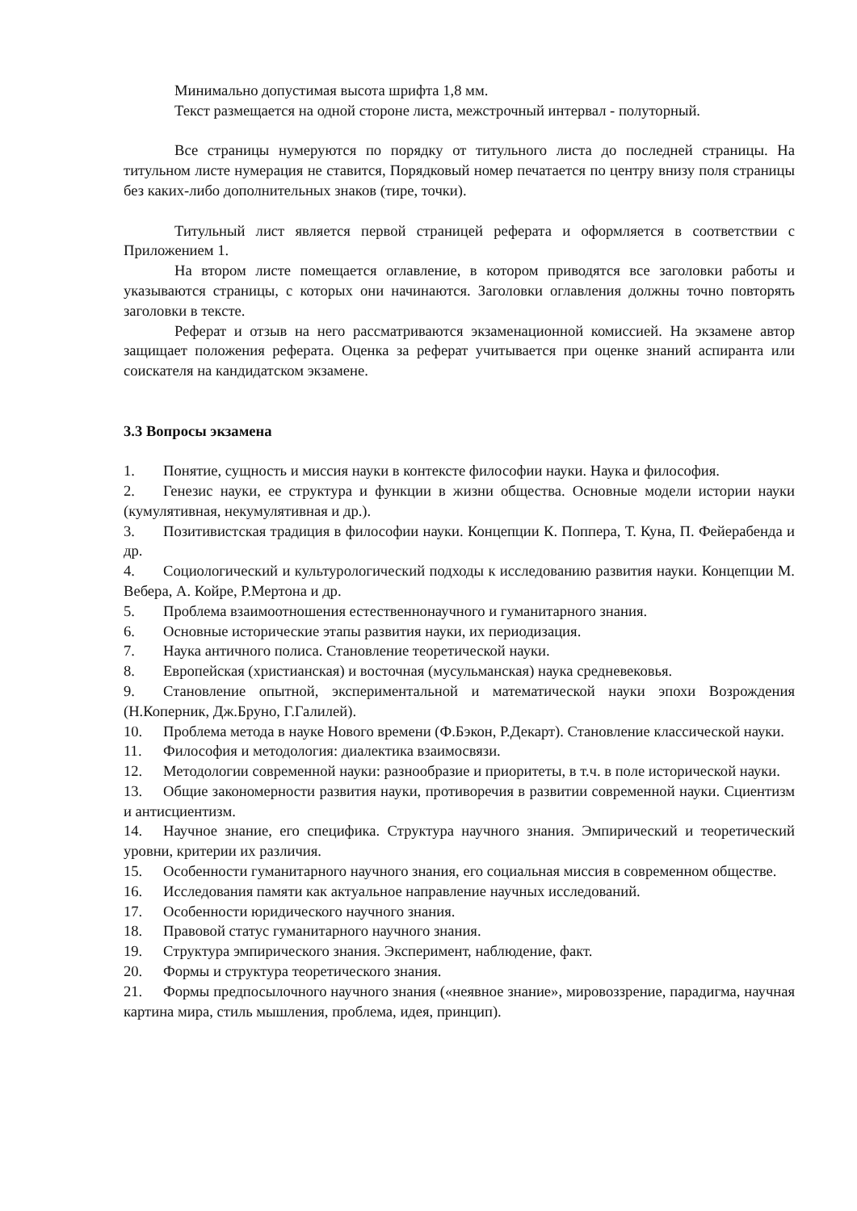Минимально допустимая высота шрифта 1,8 мм.
Текст размещается на одной стороне листа, межстрочный интервал - полуторный.
Все страницы нумеруются по порядку от титульного листа до последней страницы. На титульном листе нумерация не ставится, Порядковый номер печатается по центру внизу поля страницы без каких-либо дополнительных знаков (тире, точки).
Титульный лист является первой страницей реферата и оформляется в соответствии с Приложением 1.
На втором листе помещается оглавление, в котором приводятся все заголовки работы и указываются страницы, с которых они начинаются. Заголовки оглавления должны точно повторять заголовки в тексте.
Реферат и отзыв на него рассматриваются экзаменационной комиссией. На экзамене автор защищает положения реферата. Оценка за реферат учитывается при оценке знаний аспиранта или соискателя на кандидатском экзамене.
3.3 Вопросы экзамена
1. Понятие, сущность и миссия науки в контексте философии науки. Наука и философия.
2. Генезис науки, ее структура и функции в жизни общества. Основные модели истории науки (кумулятивная, некумулятивная и др.).
3. Позитивистская традиция в философии науки. Концепции К. Поппера, Т. Куна, П. Фейерабенда и др.
4. Социологический и культурологический подходы к исследованию развития науки. Концепции М. Вебера, А. Койре, Р.Мертона и др.
5. Проблема взаимоотношения естественнонаучного и гуманитарного знания.
6. Основные исторические этапы развития науки, их периодизация.
7. Наука античного полиса. Становление теоретической науки.
8. Европейская (христианская) и восточная (мусульманская) наука средневековья.
9. Становление опытной, экспериментальной и математической науки эпохи Возрождения (Н.Коперник, Дж.Бруно, Г.Галилей).
10. Проблема метода в науке Нового времени (Ф.Бэкон, Р.Декарт). Становление классической науки.
11. Философия и методология: диалектика взаимосвязи.
12. Методологии современной науки: разнообразие и приоритеты, в т.ч. в поле исторической науки.
13. Общие закономерности развития науки, противоречия в развитии современной науки. Сциентизм и антисциентизм.
14. Научное знание, его специфика. Структура научного знания. Эмпирический и теоретический уровни, критерии их различия.
15. Особенности гуманитарного научного знания, его социальная миссия в современном обществе.
16. Исследования памяти как актуальное направление научных исследований.
17. Особенности юридического научного знания.
18. Правовой статус гуманитарного научного знания.
19. Структура эмпирического знания. Эксперимент, наблюдение, факт.
20. Формы и структура теоретического знания.
21. Формы предпосылочного научного знания («неявное знание», мировоззрение, парадигма, научная картина мира, стиль мышления, проблема, идея, принцип).